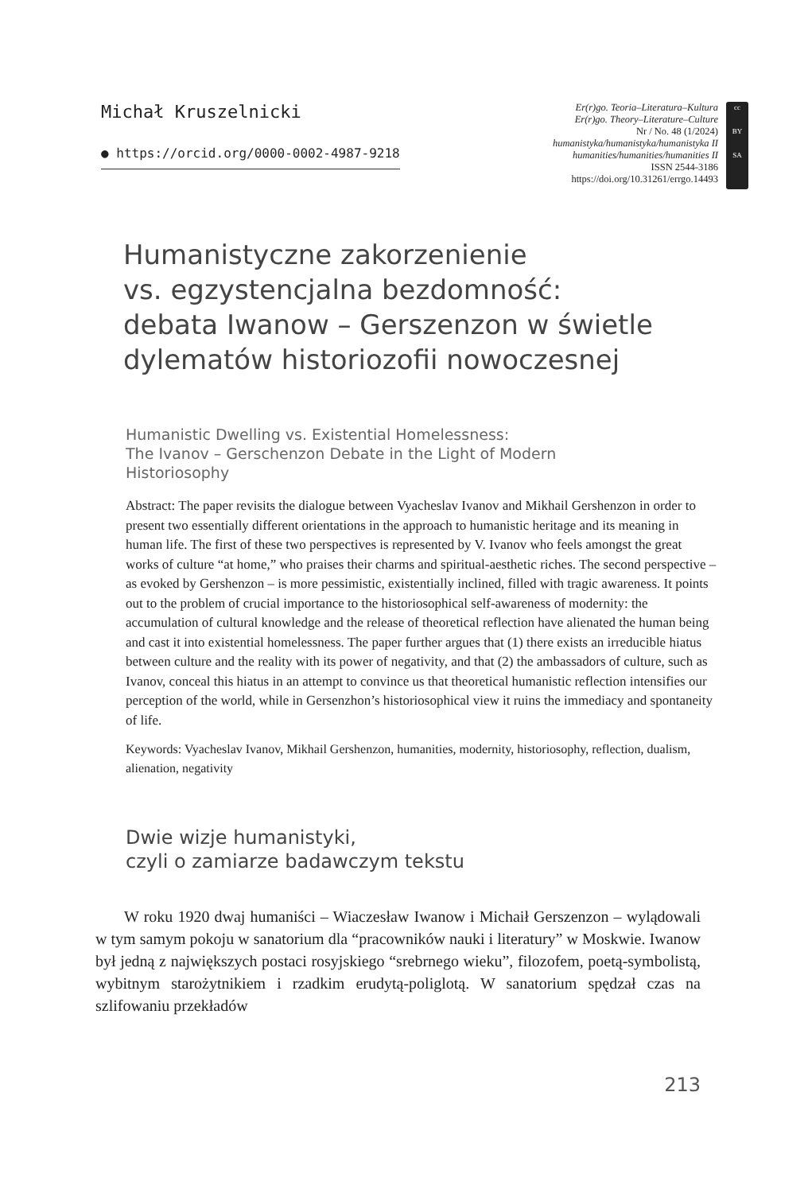Michał Kruszelnicki
● https://orcid.org/0000-0002-4987-9218
Er(r)go. Teoria–Literatura–Kultura
Er(r)go. Theory–Literature–Culture
Nr / No. 48 (1/2024)
humanistyka/humanistyka/humanistyka II
humanities/humanities/humanities II
ISSN 2544-3186
https://doi.org/10.31261/errgo.14493
cc
BY
SA
Humanistyczne zakorzenienie
vs. egzystencjalna bezdomność:
debata Iwanow – Gerszenzon w świetle
dylematów historiozofii nowoczesnej
Humanistic Dwelling vs. Existential Homelessness:
The Ivanov – Gerschenzon Debate in the Light of Modern
Historiosophy
Abstract: The paper revisits the dialogue between Vyacheslav Ivanov and Mikhail Gershenzon in order to present two essentially different orientations in the approach to humanistic heritage and its meaning in human life. The first of these two perspectives is represented by V. Ivanov who feels amongst the great works of culture “at home,” who praises their charms and spiritual-aesthetic riches. The second perspective – as evoked by Gershenzon – is more pessimistic, existentially inclined, filled with tragic awareness. It points out to the problem of crucial importance to the historiosophical self-awareness of modernity: the accumulation of cultural knowledge and the release of theoretical reflection have alienated the human being and cast it into existential homelessness. The paper further argues that (1) there exists an irreducible hiatus between culture and the reality with its power of negativity, and that (2) the ambassadors of culture, such as Ivanov, conceal this hiatus in an attempt to convince us that theoretical humanistic reflection intensifies our perception of the world, while in Gersenzhon’s historiosophical view it ruins the immediacy and spontaneity of life.
Keywords: Vyacheslav Ivanov, Mikhail Gershenzon, humanities, modernity, historiosophy, reflection, dualism, alienation, negativity
Dwie wizje humanistyki,
czyli o zamiarze badawczym tekstu
W roku 1920 dwaj humaniści – Wiaczesław Iwanow i Michaił Gerszenzon – wylądowali w tym samym pokoju w sanatorium dla “pracowników nauki i literatury” w Moskwie. Iwanow był jedną z największych postaci rosyjskiego “srebrnego wieku”, filozofem, poetą-symbolistą, wybitnym starożytnikiem i rzadkim erudytą-poliglotą. W sanatorium spędzał czas na szlifowaniu przekładów
213